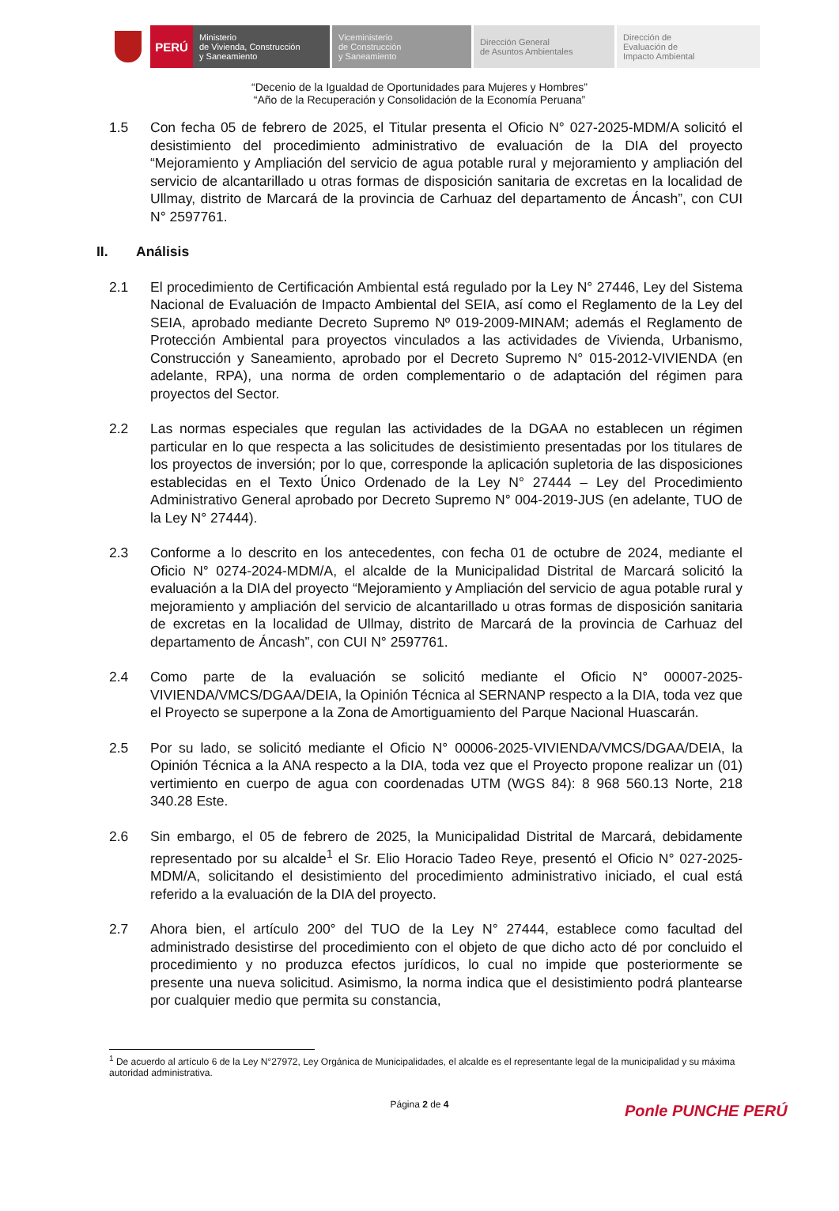PERÚ
Ministerio
de Vivienda, Construcción
y Saneamiento
Viceministerio
de Construcción
y Saneamiento
Dirección General
de Asuntos Ambientales
Dirección de
Evaluación de
Impacto Ambiental
“Decenio de la Igualdad de Oportunidades para Mujeres y Hombres”
“Año de la Recuperación y Consolidación de la Economía Peruana”
1.5 Con fecha 05 de febrero de 2025, el Titular presenta el Oficio N° 027-2025-MDM/A solicitó el desistimiento del procedimiento administrativo de evaluación de la DIA del proyecto “Mejoramiento y Ampliación del servicio de agua potable rural y mejoramiento y ampliación del servicio de alcantarillado u otras formas de disposición sanitaria de excretas en la localidad de Ullmay, distrito de Marcará de la provincia de Carhuaz del departamento de Áncash”, con CUI N° 2597761.
II. Análisis
2.1 El procedimiento de Certificación Ambiental está regulado por la Ley N° 27446, Ley del Sistema Nacional de Evaluación de Impacto Ambiental del SEIA, así como el Reglamento de la Ley del SEIA, aprobado mediante Decreto Supremo Nº 019-2009-MINAM; además el Reglamento de Protección Ambiental para proyectos vinculados a las actividades de Vivienda, Urbanismo, Construcción y Saneamiento, aprobado por el Decreto Supremo N° 015-2012-VIVIENDA (en adelante, RPA), una norma de orden complementario o de adaptación del régimen para proyectos del Sector.
2.2 Las normas especiales que regulan las actividades de la DGAA no establecen un régimen particular en lo que respecta a las solicitudes de desistimiento presentadas por los titulares de los proyectos de inversión; por lo que, corresponde la aplicación supletoria de las disposiciones establecidas en el Texto Único Ordenado de la Ley N° 27444 – Ley del Procedimiento Administrativo General aprobado por Decreto Supremo N° 004-2019-JUS (en adelante, TUO de la Ley N° 27444).
2.3 Conforme a lo descrito en los antecedentes, con fecha 01 de octubre de 2024, mediante el Oficio N° 0274-2024-MDM/A, el alcalde de la Municipalidad Distrital de Marcará solicitó la evaluación a la DIA del proyecto “Mejoramiento y Ampliación del servicio de agua potable rural y mejoramiento y ampliación del servicio de alcantarillado u otras formas de disposición sanitaria de excretas en la localidad de Ullmay, distrito de Marcará de la provincia de Carhuaz del departamento de Áncash”, con CUI N° 2597761.
2.4 Como parte de la evaluación se solicitó mediante el Oficio N° 00007-2025-VIVIENDA/VMCS/DGAA/DEIA, la Opinión Técnica al SERNANP respecto a la DIA, toda vez que el Proyecto se superpone a la Zona de Amortiguamiento del Parque Nacional Huascarán.
2.5 Por su lado, se solicitó mediante el Oficio N° 00006-2025-VIVIENDA/VMCS/DGAA/DEIA, la Opinión Técnica a la ANA respecto a la DIA, toda vez que el Proyecto propone realizar un (01) vertimiento en cuerpo de agua con coordenadas UTM (WGS 84): 8 968 560.13 Norte, 218 340.28 Este.
2.6 Sin embargo, el 05 de febrero de 2025, la Municipalidad Distrital de Marcará, debidamente representado por su alcalde<sup>1</sup> el Sr. Elio Horacio Tadeo Reye, presentó el Oficio N° 027-2025-MDM/A, solicitando el desistimiento del procedimiento administrativo iniciado, el cual está referido a la evaluación de la DIA del proyecto.
2.7 Ahora bien, el artículo 200° del TUO de la Ley N° 27444, establece como facultad del administrado desistirse del procedimiento con el objeto de que dicho acto dé por concluido el procedimiento y no produzca efectos jurídicos, lo cual no impide que posteriormente se presente una nueva solicitud. Asimismo, la norma indica que el desistimiento podrá plantearse por cualquier medio que permita su constancia,
<sup>1</sup> De acuerdo al artículo 6 de la Ley N°27972, Ley Orgánica de Municipalidades, el alcalde es el representante legal de la municipalidad y su máxima autoridad administrativa.
Página 2 de 4
Ponle PUNCHE PERÚ